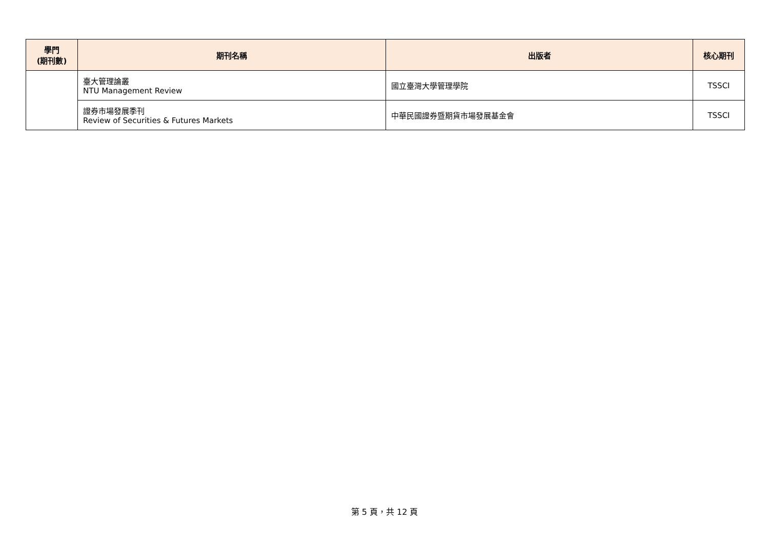| 學門 (期刊數) | 期刊名稱 | 出版者 | 核心期刊 |
| --- | --- | --- | --- |
| | 臺大管理論叢 NTU Management Review | 國立臺灣大學管理學院 | TSSCI |
| | 證券市場發展季刊 Review of Securities & Futures Markets | 中華民國證券暨期貨市場發展基金會 | TSSCI |
第 5 頁，共 12 頁